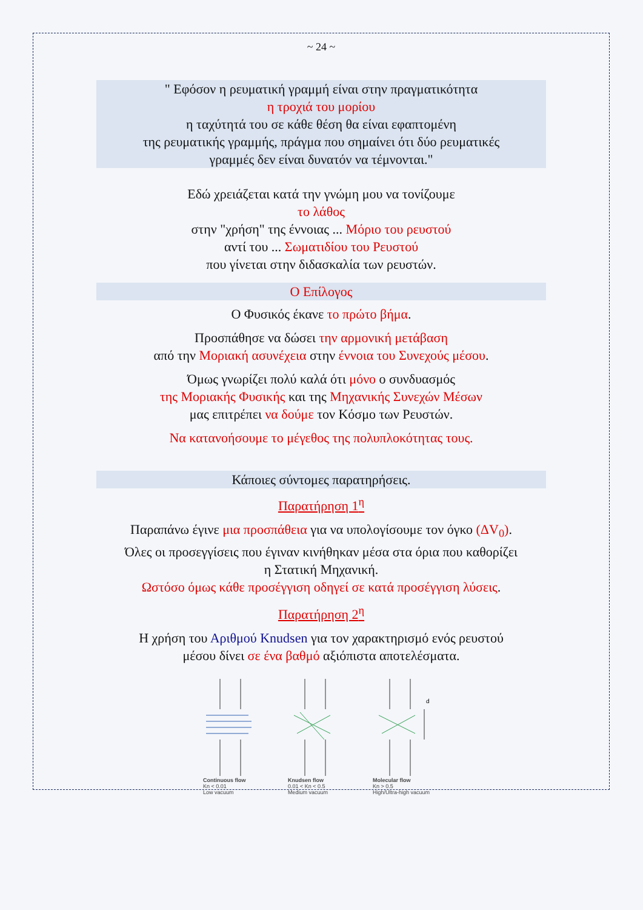~ 24 ~
" Εφόσον η ρευματική γραμμή είναι στην πραγματικότητα
η τροχιά του μορίου
η ταχύτητά του σε κάθε θέση θα είναι εφαπτομένη
της ρευματικής γραμμής, πράγμα που σημαίνει ότι δύο ρευματικές
γραμμές δεν είναι δυνατόν να τέμνονται."
Εδώ χρειάζεται κατά την γνώμη μου να τονίζουμε
το λάθος
στην "χρήση" της έννοιας ... Μόριο του ρευστού
αντί του ... Σωματιδίου του Ρευστού
που γίνεται στην διδασκαλία των ρευστών.
Ο Επίλογος
Ο Φυσικός έκανε το πρώτο βήμα.
Προσπάθησε να δώσει την αρμονική μετάβαση
από την Μοριακή ασυνέχεια στην έννοια του Συνεχούς μέσου.
Όμως γνωρίζει πολύ καλά ότι μόνο ο συνδυασμός
της Μοριακής Φυσικής και της Μηχανικής Συνεχών Μέσων
μας επιτρέπει να δούμε τον Κόσμο των Ρευστών.
Να κατανοήσουμε το μέγεθος της πολυπλοκότητας τους.
Κάποιες σύντομες παρατηρήσεις.
Παρατήρηση 1<sup>η</sup>
Παραπάνω έγινε μια προσπάθεια για να υπολογίσουμε τον όγκο (ΔV<sub>0</sub>).
Όλες οι προσεγγίσεις που έγιναν κινήθηκαν μέσα στα όρια που καθορίζει
η Στατική Μηχανική.
Ωστόσο όμως κάθε προσέγγιση οδηγεί σε κατά προσέγγιση λύσεις.
Παρατήρηση 2<sup>η</sup>
Η χρήση του Αριθμού Knudsen για τον χαρακτηρισμό ενός ρευστού
μέσου δίνει σε ένα βαθμό αξιόπιστα αποτελέσματα.
Continuous flow
Kn < 0.01
Low vacuum
Knudsen flow
0.01 < Kn < 0.5
Medium vacuum
d
Molecular flow
Kn > 0.5
High/Ultra-high vacuum